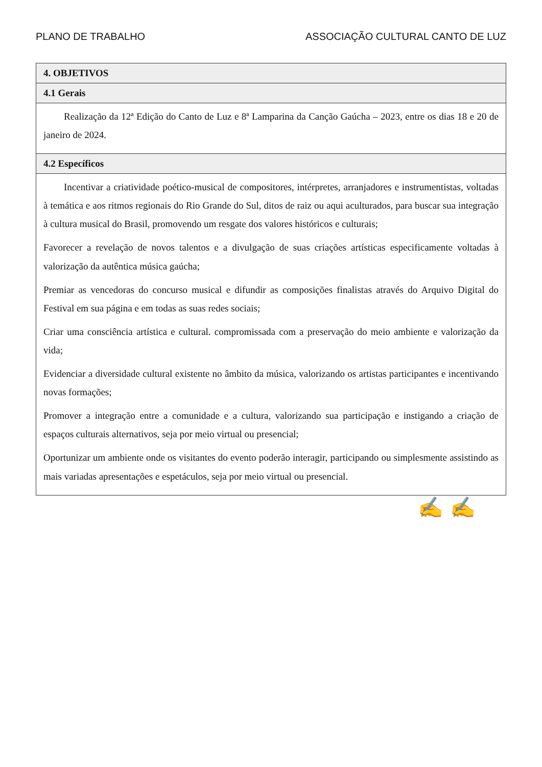PLANO DE TRABALHO ASSOCIAÇÃO CULTURAL CANTO DE LUZ
| 4. OBJETIVOS |
| 4.1 Gerais |
| Realização da 12ª Edição do Canto de Luz e 8ª Lamparina da Canção Gaúcha – 2023, entre os dias 18 e 20 de janeiro de 2024. |
| 4.2 Específicos |
| Incentivar a criatividade poético-musical de compositores, intérpretes, arranjadores e instrumentistas, voltadas à temática e aos ritmos regionais do Rio Grande do Sul, ditos de raiz ou aqui aculturados, para buscar sua integração à cultura musical do Brasil, promovendo um resgate dos valores históricos e culturais; Favorecer a revelação de novos talentos e a divulgação de suas criações artísticas especificamente voltadas à valorização da autêntica música gaúcha; Premiar as vencedoras do concurso musical e difundir as composições finalistas através do Arquivo Digital do Festival em sua página e em todas as suas redes sociais; Criar uma consciência artística e cultural. compromissada com a preservação do meio ambiente e valorização da vida; Evidenciar a diversidade cultural existente no âmbito da música, valorizando os artistas participantes e incentivando novas formações; Promover a integração entre a comunidade e a cultura, valorizando sua participação e instigando a criação de espaços culturais alternativos, seja por meio virtual ou presencial; Oportunizar um ambiente onde os visitantes do evento poderão interagir, participando ou simplesmente assistindo as mais variadas apresentações e espetáculos, seja por meio virtual ou presencial. |
✍ ✍